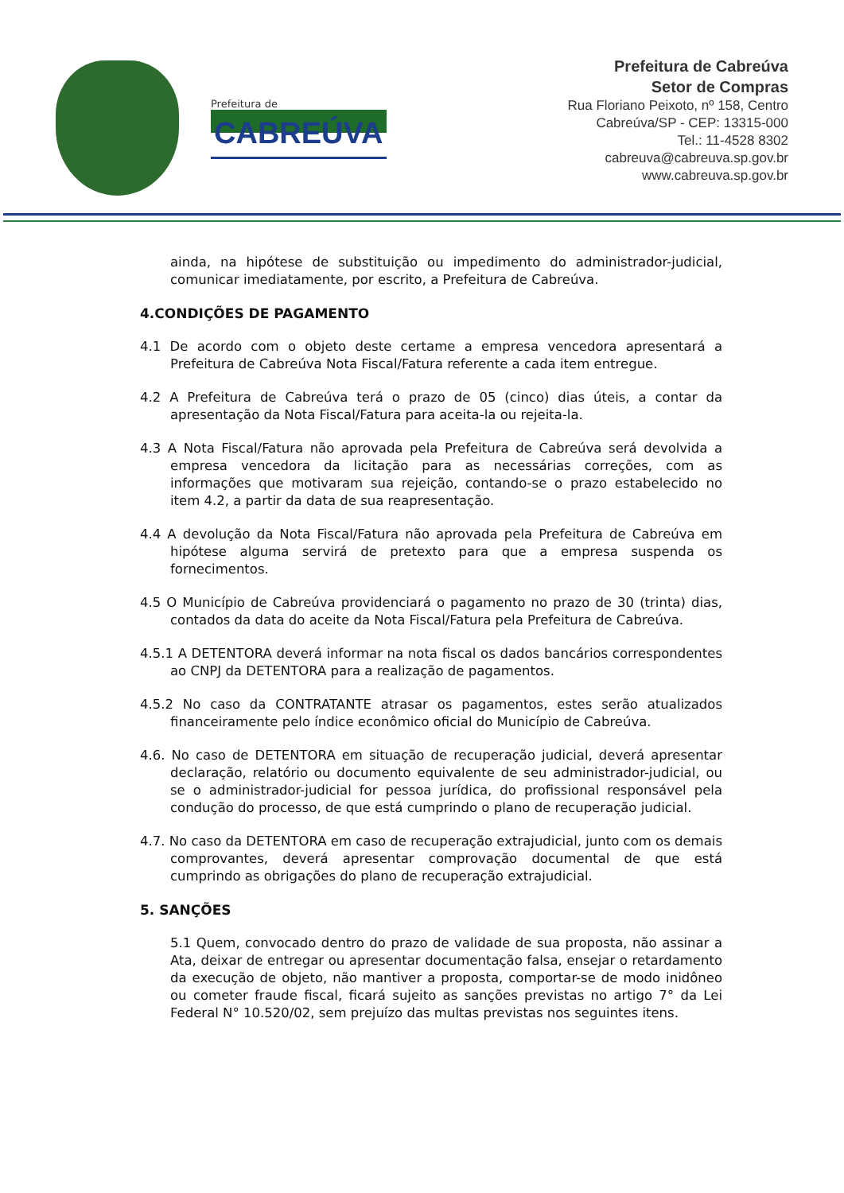Prefeitura de
CABREÚVA
Prefeitura de Cabreúva
Setor de Compras
Rua Floriano Peixoto, nº 158, Centro
Cabreúva/SP - CEP: 13315-000
Tel.: 11-4528 8302
cabreuva@cabreuva.sp.gov.br
www.cabreuva.sp.gov.br
ainda, na hipótese de substituição ou impedimento do administrador-judicial, comunicar imediatamente, por escrito, a Prefeitura de Cabreúva.
4.CONDIÇÕES DE PAGAMENTO
4.1 De acordo com o objeto deste certame a empresa vencedora apresentará a Prefeitura de Cabreúva Nota Fiscal/Fatura referente a cada item entregue.
4.2 A Prefeitura de Cabreúva terá o prazo de 05 (cinco) dias úteis, a contar da apresentação da Nota Fiscal/Fatura para aceita-la ou rejeita-la.
4.3 A Nota Fiscal/Fatura não aprovada pela Prefeitura de Cabreúva será devolvida a empresa vencedora da licitação para as necessárias correções, com as informações que motivaram sua rejeição, contando-se o prazo estabelecido no item 4.2, a partir da data de sua reapresentação.
4.4 A devolução da Nota Fiscal/Fatura não aprovada pela Prefeitura de Cabreúva em hipótese alguma servirá de pretexto para que a empresa suspenda os fornecimentos.
4.5 O Município de Cabreúva providenciará o pagamento no prazo de 30 (trinta) dias, contados da data do aceite da Nota Fiscal/Fatura pela Prefeitura de Cabreúva.
4.5.1 A DETENTORA deverá informar na nota fiscal os dados bancários correspondentes ao CNPJ da DETENTORA para a realização de pagamentos.
4.5.2 No caso da CONTRATANTE atrasar os pagamentos, estes serão atualizados financeiramente pelo índice econômico oficial do Município de Cabreúva.
4.6. No caso de DETENTORA em situação de recuperação judicial, deverá apresentar declaração, relatório ou documento equivalente de seu administrador-judicial, ou se o administrador-judicial for pessoa jurídica, do profissional responsável pela condução do processo, de que está cumprindo o plano de recuperação judicial.
4.7. No caso da DETENTORA em caso de recuperação extrajudicial, junto com os demais comprovantes, deverá apresentar comprovação documental de que está cumprindo as obrigações do plano de recuperação extrajudicial.
5. SANÇÕES
5.1 Quem, convocado dentro do prazo de validade de sua proposta, não assinar a Ata, deixar de entregar ou apresentar documentação falsa, ensejar o retardamento da execução de objeto, não mantiver a proposta, comportar-se de modo inidôneo ou cometer fraude fiscal, ficará sujeito as sanções previstas no artigo 7° da Lei Federal N° 10.520/02, sem prejuízo das multas previstas nos seguintes itens.